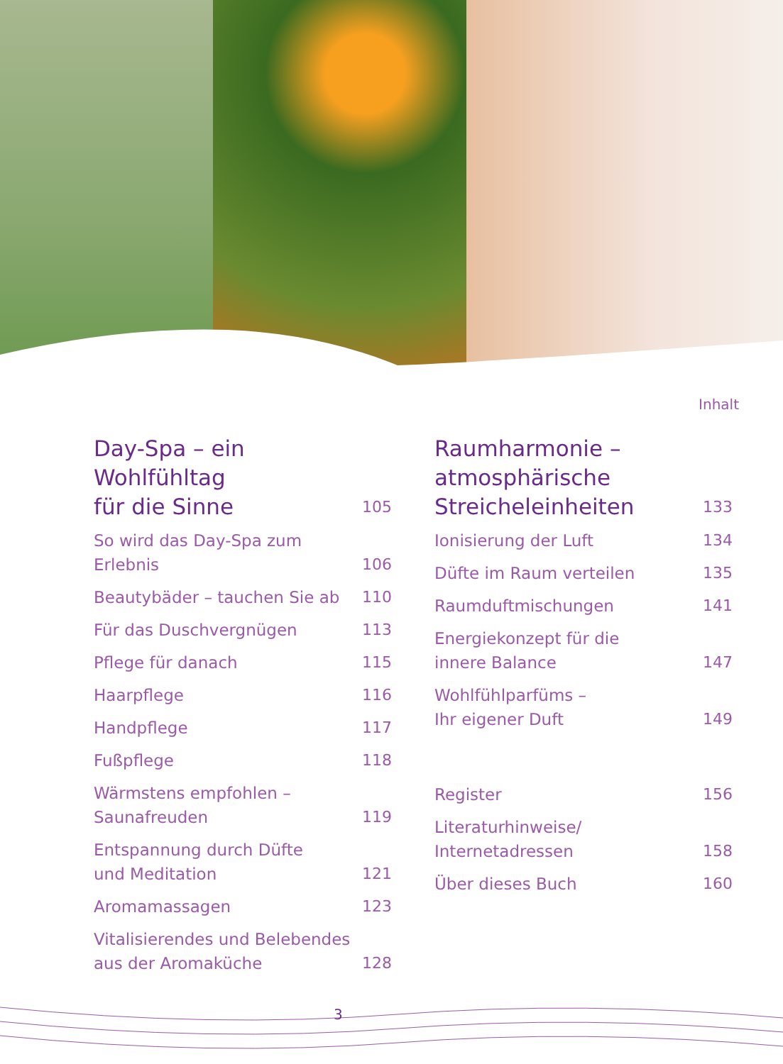Inhalt
Day-Spa – ein Wohlfühltag
für die Sinne 105
So wird das Day-Spa zum Erlebnis 106
Beautybäder – tauchen Sie ab 110
Für das Duschvergnügen 113
Pflege für danach 115
Haarpflege 116
Handpflege 117
Fußpflege 118
Wärmstens empfohlen –
Saunafreuden 119
Entspannung durch Düfte
und Meditation 121
Aromamassagen 123
Vitalisierendes und Belebendes
aus der Aromaküche 128
Raumharmonie –
atmosphärische
Streicheleinheiten 133
Ionisierung der Luft 134
Düfte im Raum verteilen 135
Raumduftmischungen 141
Energiekonzept für die
innere Balance 147
Wohlfühlparfüms –
Ihr eigener Duft 149
Register 156
Literaturhinweise/
Internetadressen 158
Über dieses Buch 160
3